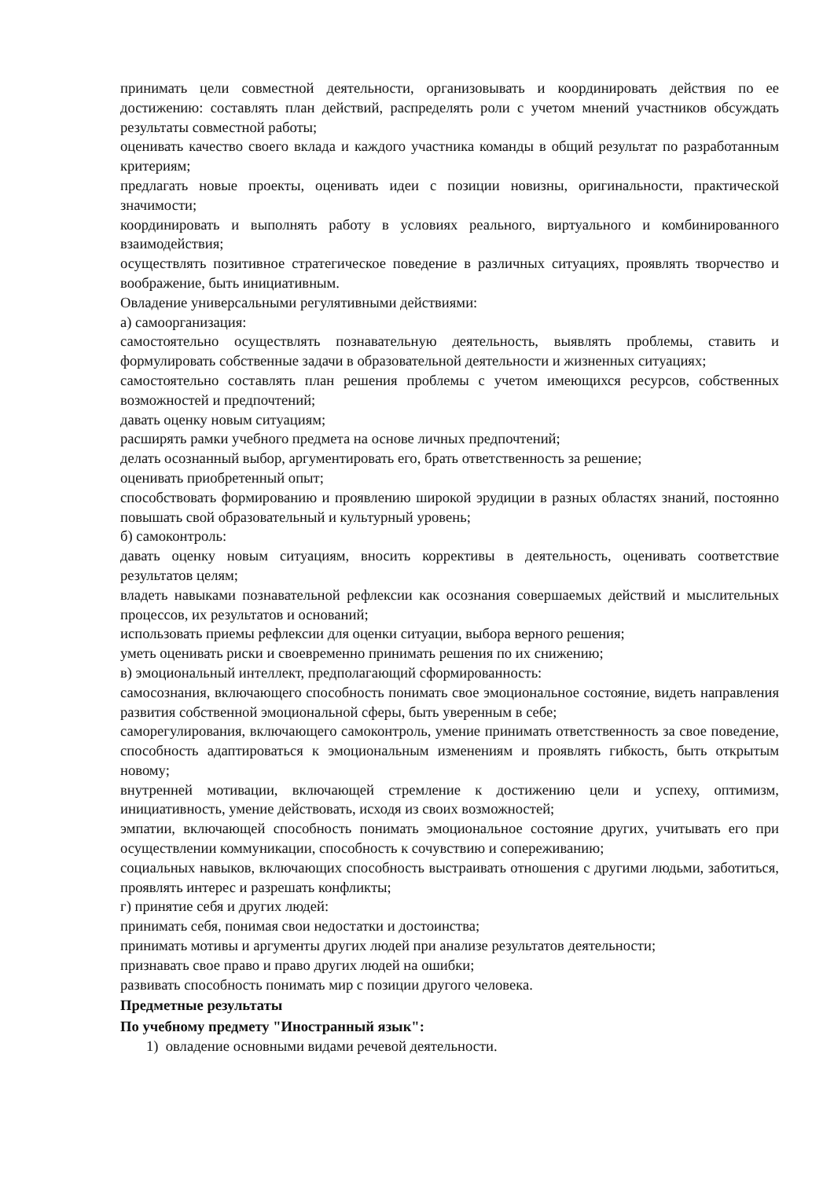принимать цели совместной деятельности, организовывать и координировать действия по ее достижению: составлять план действий, распределять роли с учетом мнений участников обсуждать результаты совместной работы;
оценивать качество своего вклада и каждого участника команды в общий результат по разработанным критериям;
предлагать новые проекты, оценивать идеи с позиции новизны, оригинальности, практической значимости;
координировать и выполнять работу в условиях реального, виртуального и комбинированного взаимодействия;
осуществлять позитивное стратегическое поведение в различных ситуациях, проявлять творчество и воображение, быть инициативным.
Овладение универсальными регулятивными действиями:
а) самоорганизация:
самостоятельно осуществлять познавательную деятельность, выявлять проблемы, ставить и формулировать собственные задачи в образовательной деятельности и жизненных ситуациях;
самостоятельно составлять план решения проблемы с учетом имеющихся ресурсов, собственных возможностей и предпочтений;
давать оценку новым ситуациям;
расширять рамки учебного предмета на основе личных предпочтений;
делать осознанный выбор, аргументировать его, брать ответственность за решение;
оценивать приобретенный опыт;
способствовать формированию и проявлению широкой эрудиции в разных областях знаний, постоянно повышать свой образовательный и культурный уровень;
б) самоконтроль:
давать оценку новым ситуациям, вносить коррективы в деятельность, оценивать соответствие результатов целям;
владеть навыками познавательной рефлексии как осознания совершаемых действий и мыслительных процессов, их результатов и оснований;
использовать приемы рефлексии для оценки ситуации, выбора верного решения;
уметь оценивать риски и своевременно принимать решения по их снижению;
в) эмоциональный интеллект, предполагающий сформированность:
самосознания, включающего способность понимать свое эмоциональное состояние, видеть направления развития собственной эмоциональной сферы, быть уверенным в себе;
саморегулирования, включающего самоконтроль, умение принимать ответственность за свое поведение, способность адаптироваться к эмоциональным изменениям и проявлять гибкость, быть открытым новому;
внутренней мотивации, включающей стремление к достижению цели и успеху, оптимизм, инициативность, умение действовать, исходя из своих возможностей;
эмпатии, включающей способность понимать эмоциональное состояние других, учитывать его при осуществлении коммуникации, способность к сочувствию и сопереживанию;
социальных навыков, включающих способность выстраивать отношения с другими людьми, заботиться, проявлять интерес и разрешать конфликты;
г) принятие себя и других людей:
принимать себя, понимая свои недостатки и достоинства;
принимать мотивы и аргументы других людей при анализе результатов деятельности;
признавать свое право и право других людей на ошибки;
развивать способность понимать мир с позиции другого человека.
Предметные результаты
По учебному предмету "Иностранный язык":
1) овладение основными видами речевой деятельности.